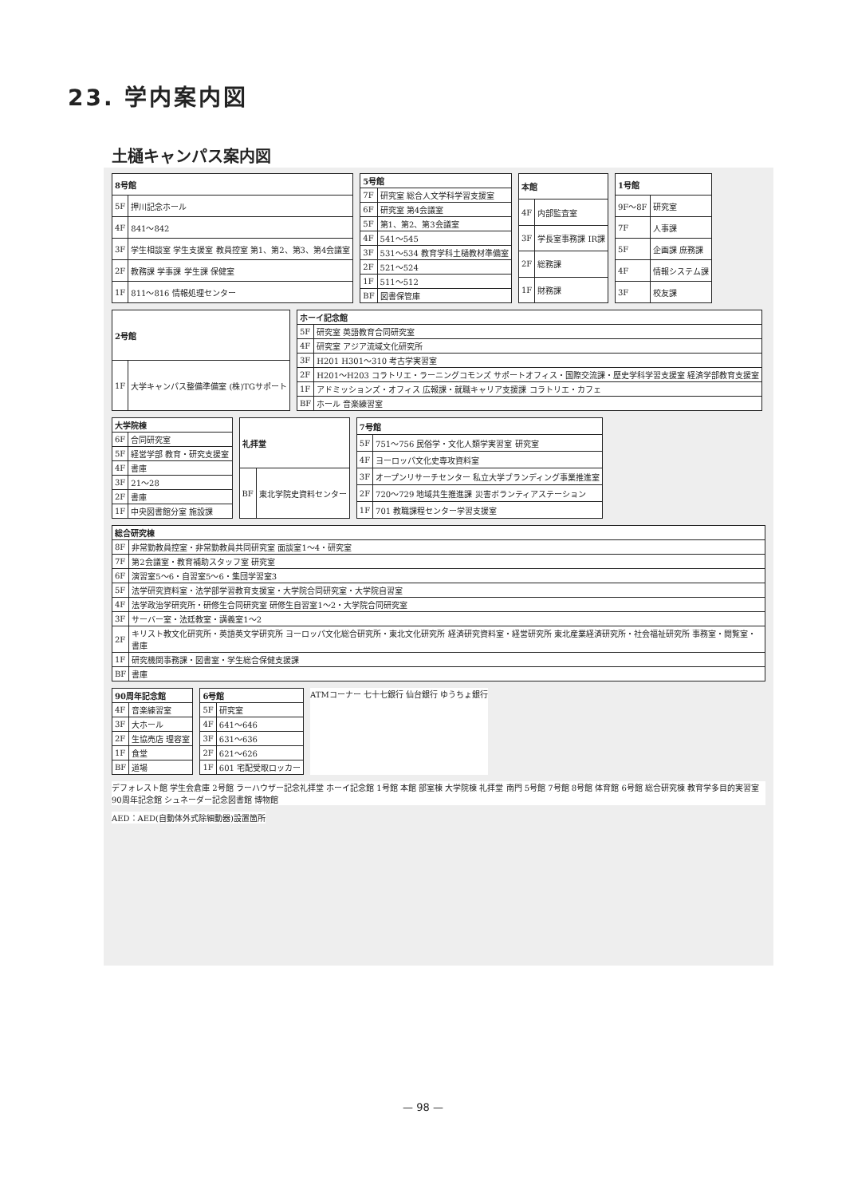23. 学内案内図
土樋キャンパス案内図
| 8号館 | |
| --- | --- |
| 5F | 押川記念ホール |
| 4F | 841～842 |
| 3F | 学生相談室 学生支援室 教員控室 第1、第2、第3、第4会議室 |
| 2F | 教務課 学事課 学生課 保健室 |
| 1F | 811～816 情報処理センター |
| 5号館 | |
| --- | --- |
| 7F | 研究室 総合人文学科学習支援室 |
| 6F | 研究室 第4会議室 |
| 5F | 第1、第2、第3会議室 |
| 4F | 541～545 |
| 3F | 531～534 教育学科土樋教材準備室 |
| 2F | 521～524 |
| 1F | 511～512 |
| BF | 図書保管庫 |
| 本館 | |
| --- | --- |
| 4F | 内部監査室 |
| 3F | 学長室事務課 IR課 |
| 2F | 総務課 |
| 1F | 財務課 |
| 1号館 | |
| --- | --- |
| 9F～8F | 研究室 |
| 7F | 人事課 |
| 5F | 企画課 庶務課 |
| 4F | 情報システム課 |
| 3F | 校友課 |
| 2号館 | |
| --- | --- |
| 1F | 大学キャンパス整備準備室 (株)TGサポート |
| ホーイ記念館 | |
| --- | --- |
| 5F | 研究室 英語教育合同研究室 |
| 4F | 研究室 アジア流域文化研究所 |
| 3F | H201 H301～310 考古学実習室 |
| 2F | H201～H203 コラトリエ・ラーニングコモンズ サポートオフィス・国際交流課・歴史学科学習支援室 経済学部教育支援室 |
| 1F | アドミッションズ・オフィス 広報課・就職キャリア支援課 コラトリエ・カフェ |
| BF | ホール 音楽練習室 |
| 大学院棟 | |
| --- | --- |
| 6F | 合同研究室 |
| 5F | 経営学部 教育・研究支援室 |
| 4F | 書庫 |
| 3F | 21～28 |
| 2F | 書庫 |
| 1F | 中央図書館分室 施設課 |
| 礼拝堂 | |
| --- | --- |
| BF | 東北学院史資料センター |
| 7号館 | |
| --- | --- |
| 5F | 751～756 民俗学・文化人類学実習室 研究室 |
| 4F | ヨーロッパ文化史専攻資料室 |
| 3F | オープンリサーチセンター 私立大学ブランディング事業推進室 |
| 2F | 720～729 地域共生推進課 災害ボランティアステーション |
| 1F | 701 教職課程センター学習支援室 |
| 総合研究棟 | |
| --- | --- |
| 8F | 非常勤教員控室・非常勤教員共同研究室 面談室1～4・研究室 |
| 7F | 第2会議室・教育補助スタッフ室 研究室 |
| 6F | 演習室5～6・自習室5～6・集団学習室3 |
| 5F | 法学研究資料室・法学部学習教育支援室・大学院合同研究室・大学院自習室 |
| 4F | 法学政治学研究所・研修生合同研究室 研修生自習室1～2・大学院合同研究室 |
| 3F | サーバー室・法廷教室・講義室1～2 |
| 2F | キリスト教文化研究所・英語英文学研究所 ヨーロッパ文化総合研究所・東北文化研究所 経済研究資料室・経営研究所 東北産業経済研究所・社会福祉研究所 事務室・閲覧室・書庫 |
| 1F | 研究機関事務課・図書室・学生総合保健支援課 |
| BF | 書庫 |
| 90周年記念館 | |
| --- | --- |
| 4F | 音楽練習室 |
| 3F | 大ホール |
| 2F | 生協売店 理容室 |
| 1F | 食堂 |
| BF | 道場 |
| 6号館 | |
| --- | --- |
| 5F | 研究室 |
| 4F | 641～646 |
| 3F | 631～636 |
| 2F | 621～626 |
| 1F | 601 宅配受取ロッカー |
ATMコーナー 七十七銀行 仙台銀行 ゆうちょ銀行
デフォレスト館 学生会倉庫 2号館 ラーハウザー記念礼拝堂 ホーイ記念館 1号館 本館 部室棟 大学院棟 礼拝堂 南門 5号館 7号館 8号館 体育館 6号館 総合研究棟 教育学多目的実習室 90周年記念館 シュネーダー記念図書館 博物館
AED：AED(自動体外式除細動器)設置箇所
— 98 —